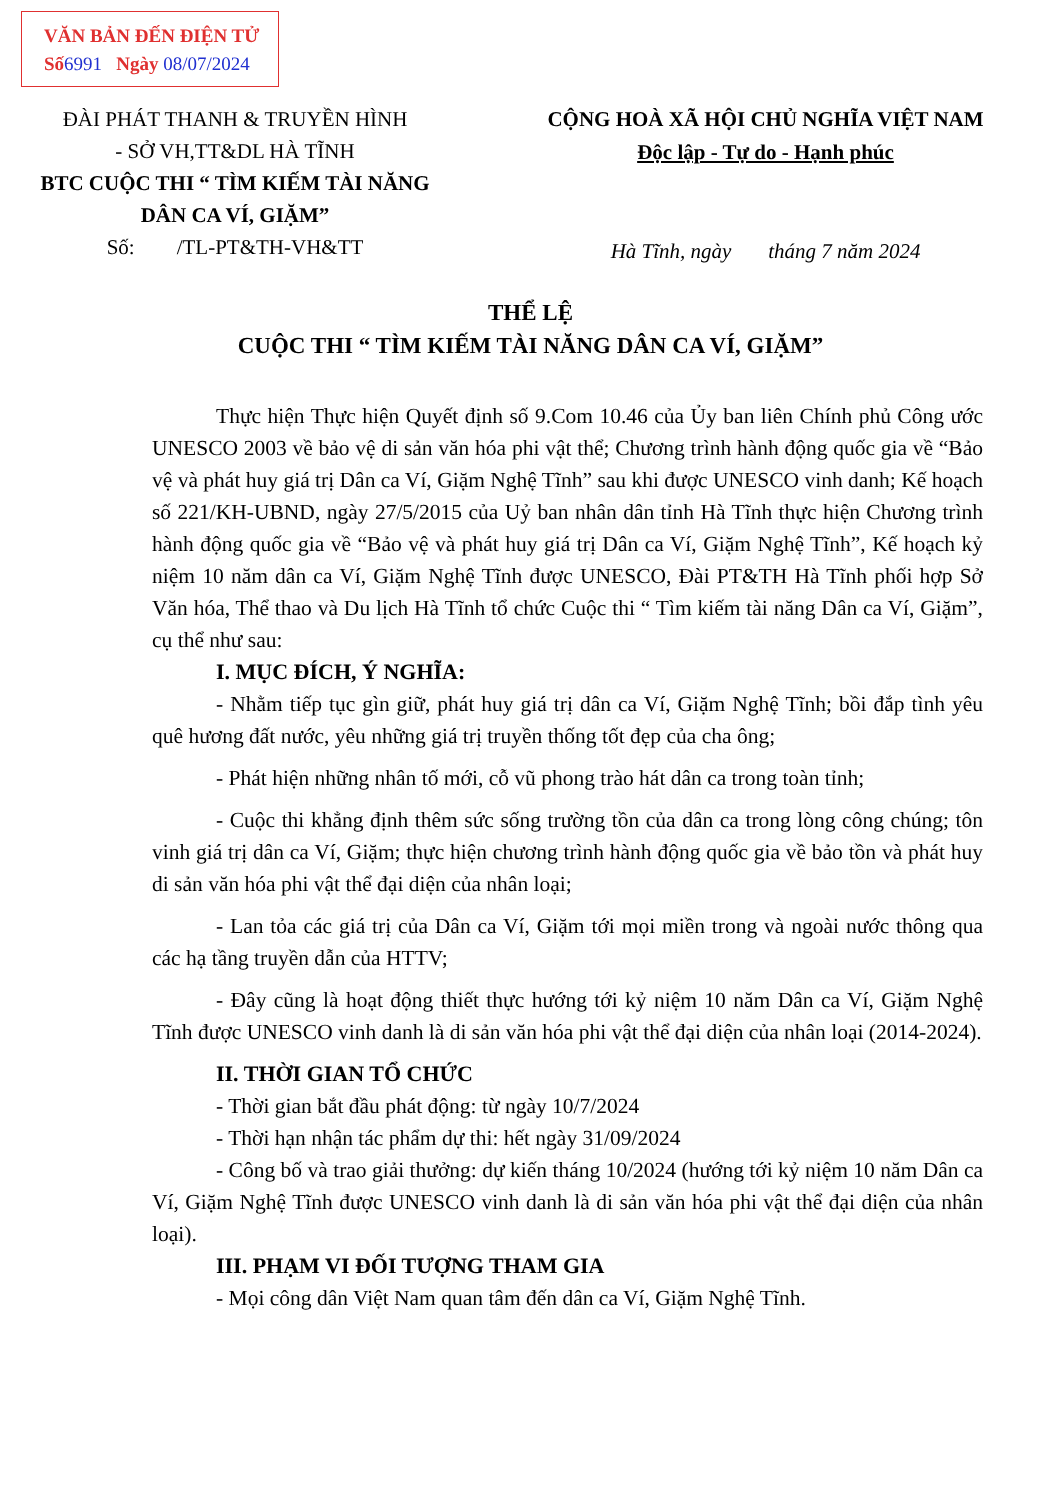VĂN BẢN ĐẾN ĐIỆN TỬ
Số6991 Ngày 08/07/2024
ĐÀI PHÁT THANH & TRUYỀN HÌNH
- SỞ VH,TT&DL HÀ TĨNH
BTC CUỘC THI “ TÌM KIẾM TÀI NĂNG
DÂN CA VÍ, GIẶM”
Số: /TL-PT&TH-VH&TT
CỘNG HOÀ XÃ HỘI CHỦ NGHĨA VIỆT NAM
Độc lập - Tự do - Hạnh phúc
Hà Tĩnh, ngày tháng 7 năm 2024
THỂ LỆ
CUỘC THI “ TÌM KIẾM TÀI NĂNG DÂN CA VÍ, GIẶM”
Thực hiện Thực hiện Quyết định số 9.Com 10.46 của Ủy ban liên Chính phủ Công ước UNESCO 2003 về bảo vệ di sản văn hóa phi vật thể; Chương trình hành động quốc gia về “Bảo vệ và phát huy giá trị Dân ca Ví, Giặm Nghệ Tĩnh” sau khi được UNESCO vinh danh; Kế hoạch số 221/KH-UBND, ngày 27/5/2015 của Uỷ ban nhân dân tỉnh Hà Tĩnh thực hiện Chương trình hành động quốc gia về “Bảo vệ và phát huy giá trị Dân ca Ví, Giặm Nghệ Tĩnh”, Kế hoạch kỷ niệm 10 năm dân ca Ví, Giặm Nghệ Tĩnh được UNESCO, Đài PT&TH Hà Tĩnh phối hợp Sở Văn hóa, Thể thao và Du lịch Hà Tĩnh tổ chức Cuộc thi “ Tìm kiếm tài năng Dân ca Ví, Giặm”, cụ thể như sau:
I. MỤC ĐÍCH, Ý NGHĨA:
- Nhằm tiếp tục gìn giữ, phát huy giá trị dân ca Ví, Giặm Nghệ Tĩnh; bồi đắp tình yêu quê hương đất nước, yêu những giá trị truyền thống tốt đẹp của cha ông;
- Phát hiện những nhân tố mới, cỗ vũ phong trào hát dân ca trong toàn tỉnh;
- Cuộc thi khẳng định thêm sức sống trường tồn của dân ca trong lòng công chúng; tôn vinh giá trị dân ca Ví, Giặm; thực hiện chương trình hành động quốc gia về bảo tồn và phát huy di sản văn hóa phi vật thể đại diện của nhân loại;
- Lan tỏa các giá trị của Dân ca Ví, Giặm tới mọi miền trong và ngoài nước thông qua các hạ tầng truyền dẫn của HTTV;
- Đây cũng là hoạt động thiết thực hướng tới kỷ niệm 10 năm Dân ca Ví, Giặm Nghệ Tĩnh được UNESCO vinh danh là di sản văn hóa phi vật thể đại diện của nhân loại (2014-2024).
II. THỜI GIAN TỔ CHỨC
- Thời gian bắt đầu phát động: từ ngày 10/7/2024
- Thời hạn nhận tác phẩm dự thi: hết ngày 31/09/2024
- Công bố và trao giải thưởng: dự kiến tháng 10/2024 (hướng tới kỷ niệm 10 năm Dân ca Ví, Giặm Nghệ Tĩnh được UNESCO vinh danh là di sản văn hóa phi vật thể đại diện của nhân loại).
III. PHẠM VI ĐỐI TƯỢNG THAM GIA
- Mọi công dân Việt Nam quan tâm đến dân ca Ví, Giặm Nghệ Tĩnh.